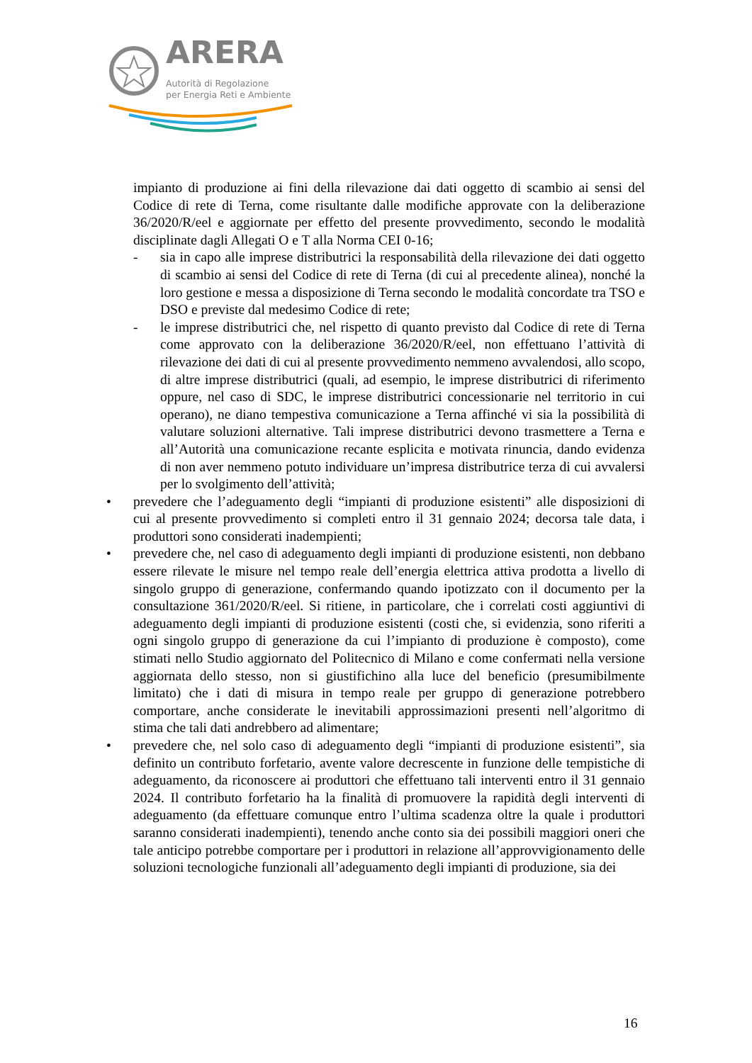ARERA
Autorità di Regolazione
per Energia Reti e Ambiente
impianto di produzione ai fini della rilevazione dai dati oggetto di scambio ai sensi del Codice di rete di Terna, come risultante dalle modifiche approvate con la deliberazione 36/2020/R/eel e aggiornate per effetto del presente provvedimento, secondo le modalità disciplinate dagli Allegati O e T alla Norma CEI 0-16;
- sia in capo alle imprese distributrici la responsabilità della rilevazione dei dati oggetto di scambio ai sensi del Codice di rete di Terna (di cui al precedente alinea), nonché la loro gestione e messa a disposizione di Terna secondo le modalità concordate tra TSO e DSO e previste dal medesimo Codice di rete;
- le imprese distributrici che, nel rispetto di quanto previsto dal Codice di rete di Terna come approvato con la deliberazione 36/2020/R/eel, non effettuano l’attività di rilevazione dei dati di cui al presente provvedimento nemmeno avvalendosi, allo scopo, di altre imprese distributrici (quali, ad esempio, le imprese distributrici di riferimento oppure, nel caso di SDC, le imprese distributrici concessionarie nel territorio in cui operano), ne diano tempestiva comunicazione a Terna affinché vi sia la possibilità di valutare soluzioni alternative. Tali imprese distributrici devono trasmettere a Terna e all’Autorità una comunicazione recante esplicita e motivata rinuncia, dando evidenza di non aver nemmeno potuto individuare un’impresa distributrice terza di cui avvalersi per lo svolgimento dell’attività;
• prevedere che l’adeguamento degli “impianti di produzione esistenti” alle disposizioni di cui al presente provvedimento si completi entro il 31 gennaio 2024; decorsa tale data, i produttori sono considerati inadempienti;
• prevedere che, nel caso di adeguamento degli impianti di produzione esistenti, non debbano essere rilevate le misure nel tempo reale dell’energia elettrica attiva prodotta a livello di singolo gruppo di generazione, confermando quando ipotizzato con il documento per la consultazione 361/2020/R/eel. Si ritiene, in particolare, che i correlati costi aggiuntivi di adeguamento degli impianti di produzione esistenti (costi che, si evidenzia, sono riferiti a ogni singolo gruppo di generazione da cui l’impianto di produzione è composto), come stimati nello Studio aggiornato del Politecnico di Milano e come confermati nella versione aggiornata dello stesso, non si giustifichino alla luce del beneficio (presumibilmente limitato) che i dati di misura in tempo reale per gruppo di generazione potrebbero comportare, anche considerate le inevitabili approssimazioni presenti nell’algoritmo di stima che tali dati andrebbero ad alimentare;
• prevedere che, nel solo caso di adeguamento degli “impianti di produzione esistenti”, sia definito un contributo forfetario, avente valore decrescente in funzione delle tempistiche di adeguamento, da riconoscere ai produttori che effettuano tali interventi entro il 31 gennaio 2024. Il contributo forfetario ha la finalità di promuovere la rapidità degli interventi di adeguamento (da effettuare comunque entro l’ultima scadenza oltre la quale i produttori saranno considerati inadempienti), tenendo anche conto sia dei possibili maggiori oneri che tale anticipo potrebbe comportare per i produttori in relazione all’approvvigionamento delle soluzioni tecnologiche funzionali all’adeguamento degli impianti di produzione, sia dei
16